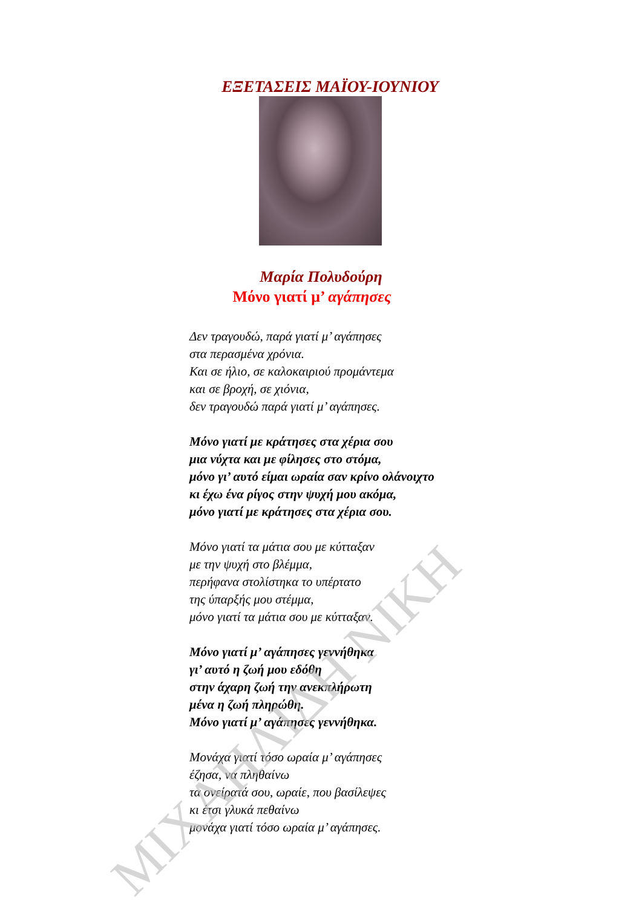ΕΞΕΤΑΣΕΙΣ ΜΑΪΟΥ-ΙΟΥΝΙΟΥ
Μαρία Πολυδούρη
Μόνο γιατί μ’ αγάπησες
Δεν τραγουδώ, παρά γιατί μ’ αγάπησες
στα περασμένα χρόνια.
Και σε ήλιο, σε καλοκαιριού προμάντεμα
και σε βροχή, σε χιόνια,
δεν τραγουδώ παρά γιατί μ’ αγάπησες.
Μόνο γιατί με κράτησες στα χέρια σου
μια νύχτα και με φίλησες στο στόμα,
μόνο γι’ αυτό είμαι ωραία σαν κρίνο ολάνοιχτο
κι έχω ένα ρίγος στην ψυχή μου ακόμα,
μόνο γιατί με κράτησες στα χέρια σου.
Μόνο γιατί τα μάτια σου με κύτταξαν
με την ψυχή στο βλέμμα,
περήφανα στολίστηκα το υπέρτατο
της ύπαρξής μου στέμμα,
μόνο γιατί τα μάτια σου με κύτταξαν.
Μόνο γιατί μ’ αγάπησες γεννήθηκα
γι’ αυτό η ζωή μου εδόθη
στην άχαρη ζωή την ανεκπλήρωτη
μένα η ζωή πληρώθη.
Μόνο γιατί μ’ αγάπησες γεννήθηκα.
Μονάχα γιατί τόσο ωραία μ’ αγάπησες
έζησα, να πληθαίνω
τα ονείρατά σου, ωραίε, που βασίλεψες
κι έτσι γλυκά πεθαίνω
μονάχα γιατί τόσο ωραία μ’ αγάπησες.
ΜΙΧΑΗΛΙΔΗ ΝΙΚΗ